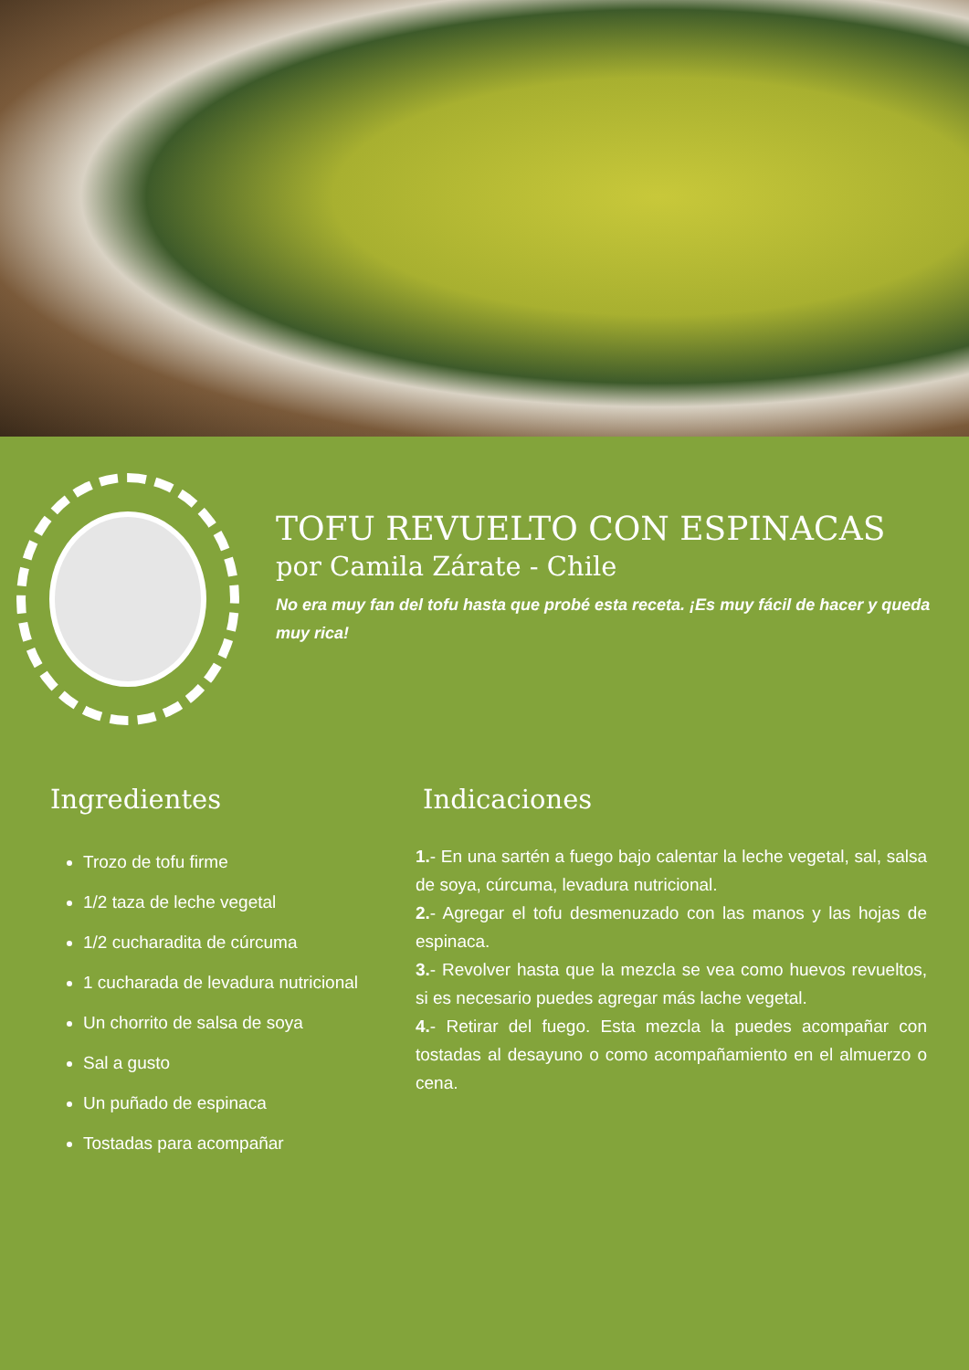TOFU REVUELTO CON ESPINACAS
por Camila Zárate - Chile
No era muy fan del tofu hasta que probé esta receta. ¡Es muy fácil de hacer y queda muy rica!
Ingredientes
Trozo de tofu firme
1/2 taza de leche vegetal
1/2 cucharadita de cúrcuma
1 cucharada de levadura nutricional
Un chorrito de salsa de soya
Sal a gusto
Un puñado de espinaca
Tostadas para acompañar
Indicaciones
1.- En una sartén a fuego bajo calentar la leche vegetal, sal, salsa de soya, cúrcuma, levadura nutricional.
2.- Agregar el tofu desmenuzado con las manos y las hojas de espinaca.
3.- Revolver hasta que la mezcla se vea como huevos revueltos, si es necesario puedes agregar más lache vegetal.
4.- Retirar del fuego. Esta mezcla la puedes acompañar con tostadas al desayuno o como acompañamiento en el almuerzo o cena.